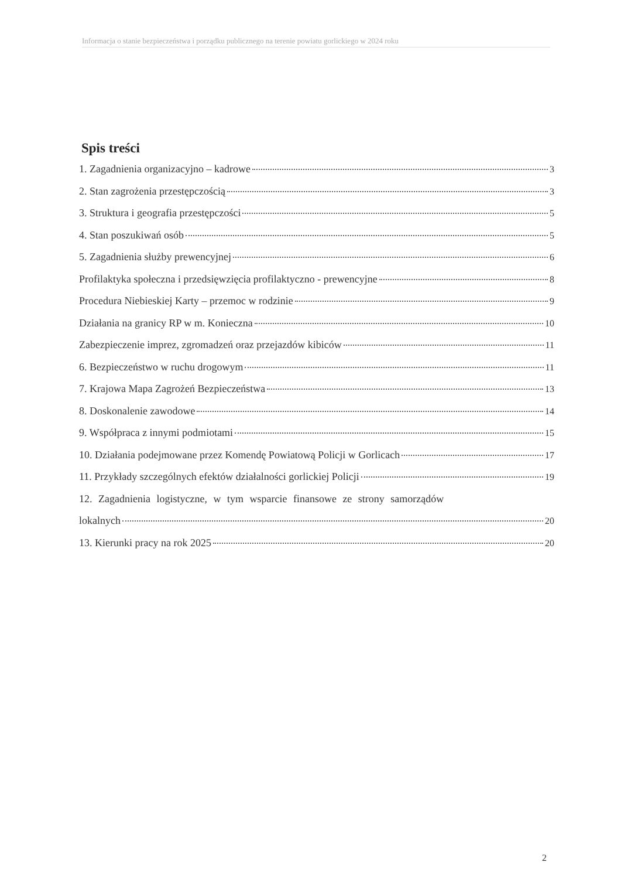Informacja o stanie bezpieczeństwa i porządku publicznego na terenie powiatu gorlickiego w 2024 roku
Spis treści
1. Zagadnienia organizacyjno – kadrowe 3
2. Stan zagrożenia przestępczością 3
3. Struktura i geografia przestępczości 5
4. Stan poszukiwań osób 5
5. Zagadnienia służby prewencyjnej 6
Profilaktyka społeczna i przedsięwzięcia profilaktyczno - prewencyjne 8
Procedura Niebieskiej Karty – przemoc w rodzinie 9
Działania na granicy RP w m. Konieczna 10
Zabezpieczenie imprez, zgromadzeń oraz przejazdów kibiców 11
6. Bezpieczeństwo w ruchu drogowym 11
7. Krajowa Mapa Zagrożeń Bezpieczeństwa 13
8. Doskonalenie zawodowe 14
9. Współpraca z innymi podmiotami 15
10. Działania podejmowane przez Komendę Powiatową Policji w Gorlicach 17
11. Przykłady szczególnych efektów działalności gorlickiej Policji 19
12. Zagadnienia logistyczne, w tym wsparcie finansowe ze strony samorządów
lokalnych 20
13. Kierunki pracy na rok 2025 20
2